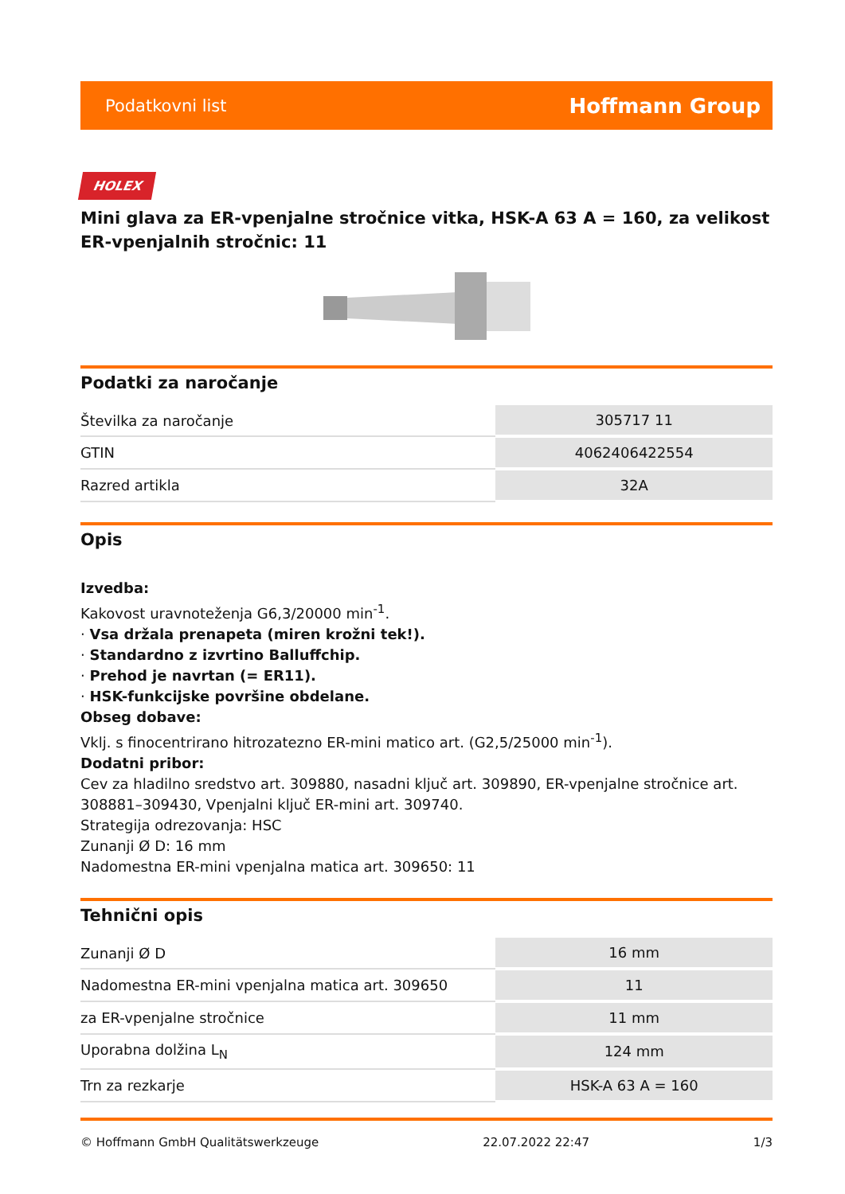Podatkovni list Hoffmann Group
HOLEX
Mini glava za ER-vpenjalne stročnice vitka, HSK-A 63 A = 160, za velikost ER-vpenjalnih stročnic: 11
Podatki za naročanje
| Številka za naročanje | 305717 11 |
| GTIN | 4062406422554 |
| Razred artikla | 32A |
Opis
Izvedba:
Kakovost uravnoteženja G6,3/20000 min<sup>-1</sup>.
· Vsa držala prenapeta (miren krožni tek!).
· Standardno z izvrtino Balluffchip.
· Prehod je navrtan (= ER11).
· HSK-funkcijske površine obdelane.
Obseg dobave:
Vklj. s finocentrirano hitrozatezno ER-mini matico art. (G2,5/25000 min<sup>-1</sup>).
Dodatni pribor:
Cev za hladilno sredstvo art. 309880, nasadni ključ art. 309890, ER-vpenjalne stročnice art. 308881–309430, Vpenjalni ključ ER-mini art. 309740.
Strategija odrezovanja: HSC
Zunanji Ø D: 16 mm
Nadomestna ER-mini vpenjalna matica art. 309650: 11
Tehnični opis
| Zunanji Ø D | 16 mm |
| Nadomestna ER-mini vpenjalna matica art. 309650 | 11 |
| za ER-vpenjalne stročnice | 11 mm |
| Uporabna dolžina L<sub>N</sub> | 124 mm |
| Trn za rezkarje | HSK-A 63 A = 160 |
© Hoffmann GmbH Qualitätswerkzeuge 22.07.2022 22:47 1/3